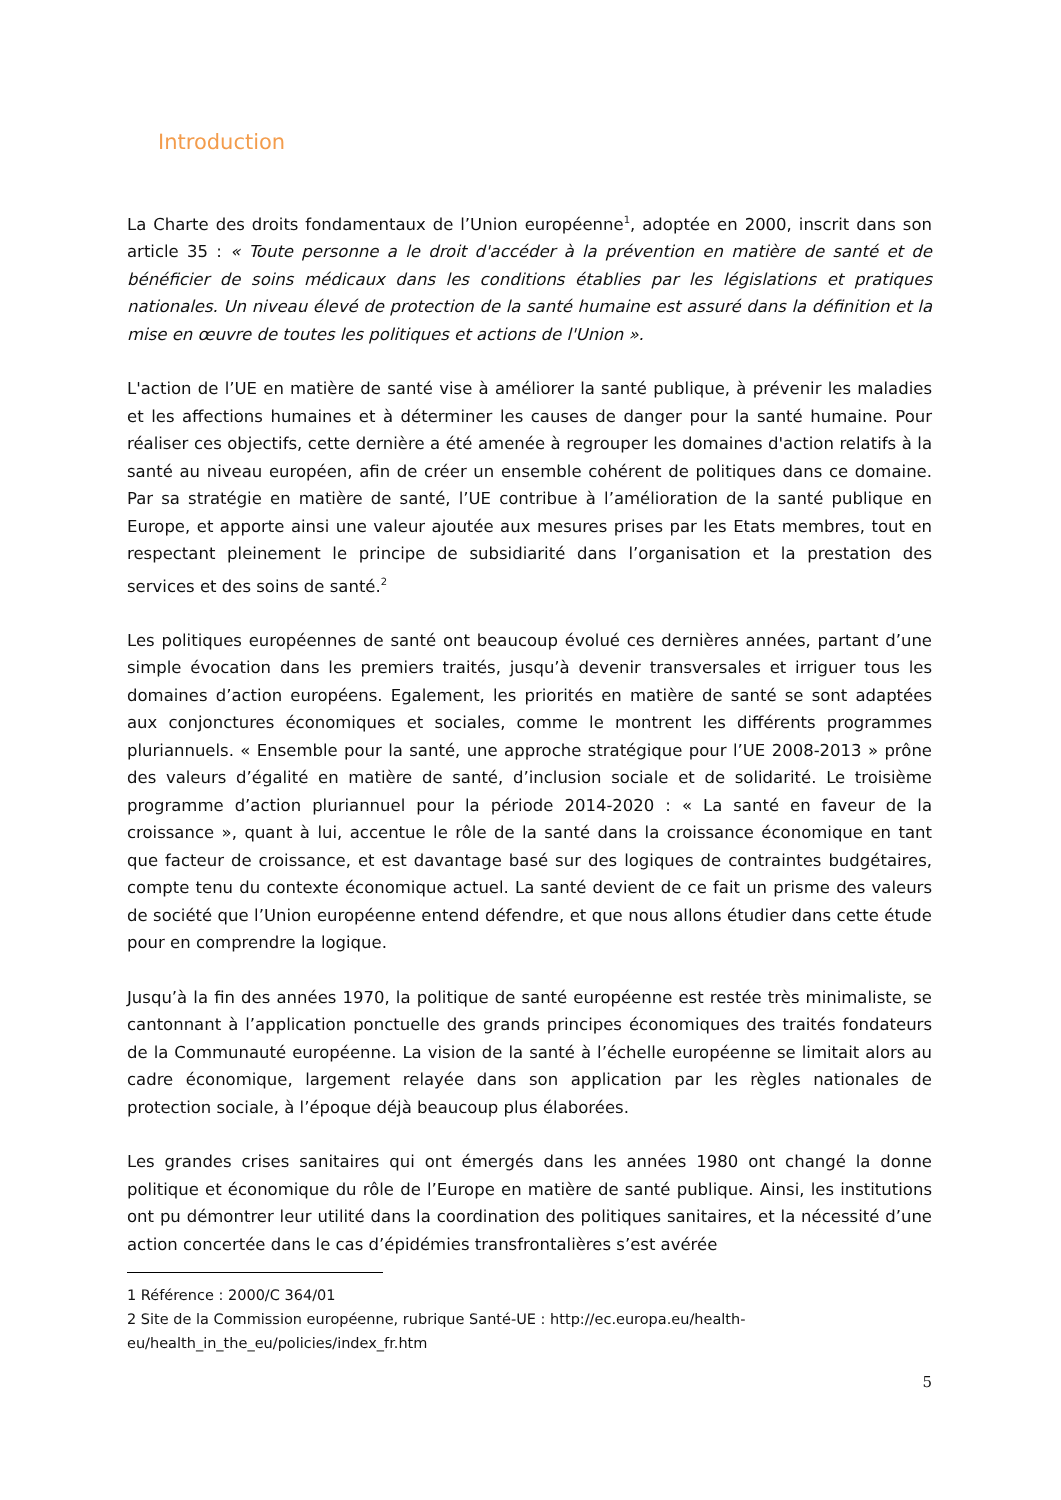Introduction
La Charte des droits fondamentaux de l’Union européenne<sup>1</sup>, adoptée en 2000, inscrit dans son article 35 : « Toute personne a le droit d'accéder à la prévention en matière de santé et de bénéficier de soins médicaux dans les conditions établies par les législations et pratiques nationales. Un niveau élevé de protection de la santé humaine est assuré dans la définition et la mise en œuvre de toutes les politiques et actions de l'Union ».
L'action de l’UE en matière de santé vise à améliorer la santé publique, à prévenir les maladies et les affections humaines et à déterminer les causes de danger pour la santé humaine. Pour réaliser ces objectifs, cette dernière a été amenée à regrouper les domaines d'action relatifs à la santé au niveau européen, afin de créer un ensemble cohérent de politiques dans ce domaine. Par sa stratégie en matière de santé, l’UE contribue à l’amélioration de la santé publique en Europe, et apporte ainsi une valeur ajoutée aux mesures prises par les Etats membres, tout en respectant pleinement le principe de subsidiarité dans l’organisation et la prestation des services et des soins de santé.<sup>2</sup>
Les politiques européennes de santé ont beaucoup évolué ces dernières années, partant d’une simple évocation dans les premiers traités, jusqu’à devenir transversales et irriguer tous les domaines d’action européens. Egalement, les priorités en matière de santé se sont adaptées aux conjonctures économiques et sociales, comme le montrent les différents programmes pluriannuels. « Ensemble pour la santé, une approche stratégique pour l’UE 2008-2013 » prône des valeurs d’égalité en matière de santé, d’inclusion sociale et de solidarité. Le troisième programme d’action pluriannuel pour la période 2014-2020 : « La santé en faveur de la croissance », quant à lui, accentue le rôle de la santé dans la croissance économique en tant que facteur de croissance, et est davantage basé sur des logiques de contraintes budgétaires, compte tenu du contexte économique actuel. La santé devient de ce fait un prisme des valeurs de société que l’Union européenne entend défendre, et que nous allons étudier dans cette étude pour en comprendre la logique.
Jusqu’à la fin des années 1970, la politique de santé européenne est restée très minimaliste, se cantonnant à l’application ponctuelle des grands principes économiques des traités fondateurs de la Communauté européenne. La vision de la santé à l’échelle européenne se limitait alors au cadre économique, largement relayée dans son application par les règles nationales de protection sociale, à l’époque déjà beaucoup plus élaborées.
Les grandes crises sanitaires qui ont émergés dans les années 1980 ont changé la donne politique et économique du rôle de l’Europe en matière de santé publique. Ainsi, les institutions ont pu démontrer leur utilité dans la coordination des politiques sanitaires, et la nécessité d’une action concertée dans le cas d’épidémies transfrontalières s’est avérée
1 Référence : 2000/C 364/01
2 Site de la Commission européenne, rubrique Santé-UE : http://ec.europa.eu/health-eu/health_in_the_eu/policies/index_fr.htm
5